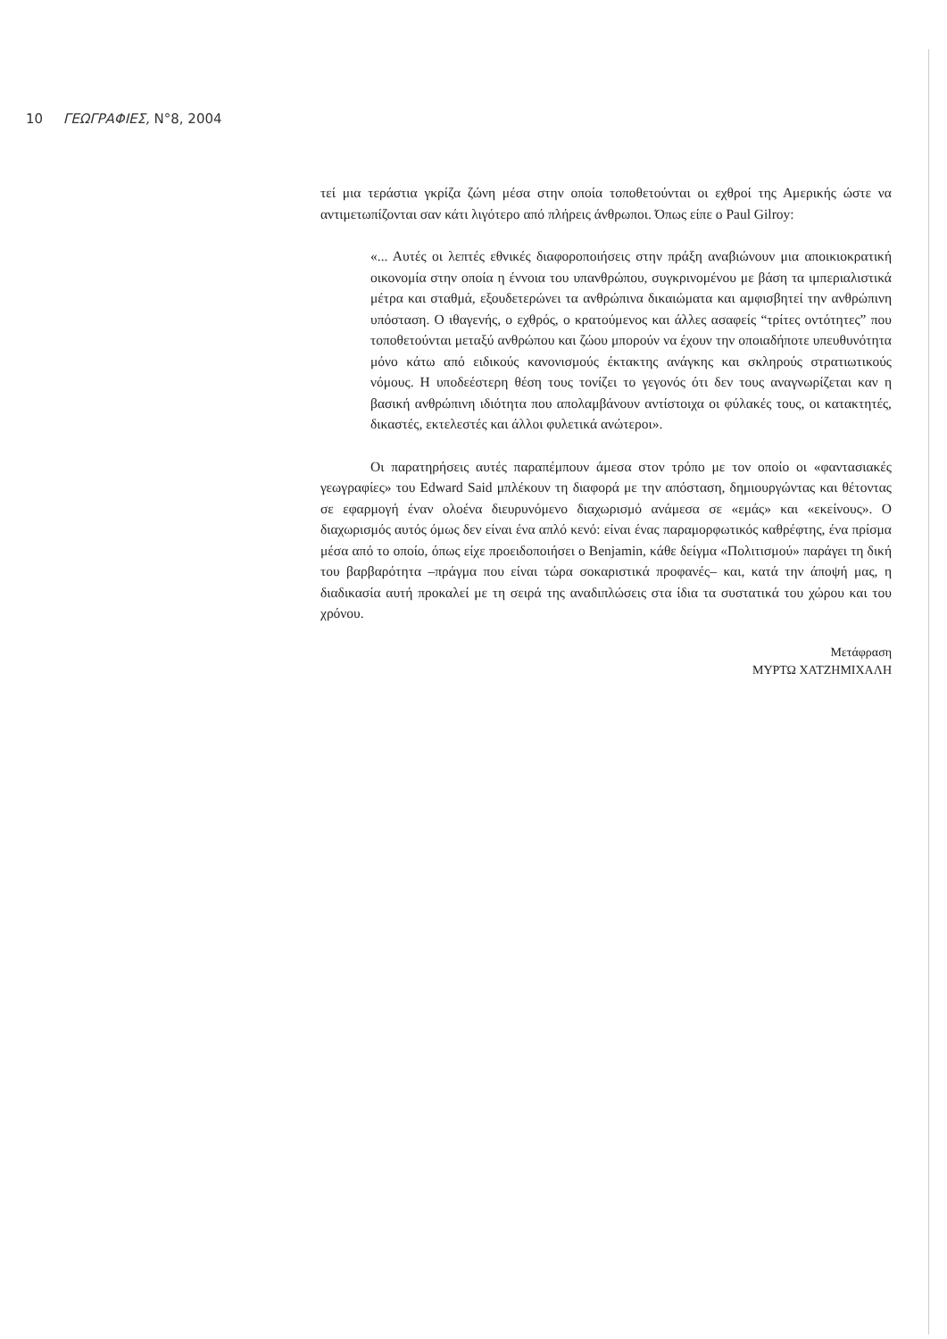10 ΓΕΩΓΡΑΦΙΕΣ, N°8, 2004
τεί μια τεράστια γκρίζα ζώνη μέσα στην οποία τοποθετούνται οι εχθροί της Αμερικής ώστε να αντιμετωπίζονται σαν κάτι λιγότερο από πλήρεις άνθρωποι. Όπως είπε ο Paul Gilroy:
«... Αυτές οι λεπτές εθνικές διαφοροποιήσεις στην πράξη αναβιώνουν μια αποικιοκρατική οικονομία στην οποία η έννοια του υπανθρώπου, συγκρινομένου με βάση τα ιμπεριαλιστικά μέτρα και σταθμά, εξουδετερώνει τα ανθρώπινα δικαιώματα και αμφισβητεί την ανθρώπινη υπόσταση. Ο ιθαγενής, ο εχθρός, ο κρατούμενος και άλλες ασαφείς “τρίτες οντότητες” που τοποθετούνται μεταξύ ανθρώπου και ζώου μπορούν να έχουν την οποιαδήποτε υπευθυνότητα μόνο κάτω από ειδικούς κανονισμούς έκτακτης ανάγκης και σκληρούς στρατιωτικούς νόμους. Η υποδεέστερη θέση τους τονίζει το γεγονός ότι δεν τους αναγνωρίζεται καν η βασική ανθρώπινη ιδιότητα που απολαμβάνουν αντίστοιχα οι φύλακές τους, οι κατακτητές, δικαστές, εκτελεστές και άλλοι φυλετικά ανώτεροι».
Οι παρατηρήσεις αυτές παραπέμπουν άμεσα στον τρόπο με τον οποίο οι «φαντασιακές γεωγραφίες» του Edward Said μπλέκουν τη διαφορά με την απόσταση, δημιουργώντας και θέτοντας σε εφαρμογή έναν ολοένα διευρυνόμενο διαχωρισμό ανάμεσα σε «εμάς» και «εκείνους». Ο διαχωρισμός αυτός όμως δεν είναι ένα απλό κενό: είναι ένας παραμορφωτικός καθρέφτης, ένα πρίσμα μέσα από το οποίο, όπως είχε προειδοποιήσει ο Benjamin, κάθε δείγμα «Πολιτισμού» παράγει τη δική του βαρβαρότητα –πράγμα που είναι τώρα σοκαριστικά προφανές– και, κατά την άποψή μας, η διαδικασία αυτή προκαλεί με τη σειρά της αναδιπλώσεις στα ίδια τα συστατικά του χώρου και του χρόνου.
Μετάφραση
ΜΥΡΤΩ ΧΑΤΖΗΜΙΧΑΛΗ